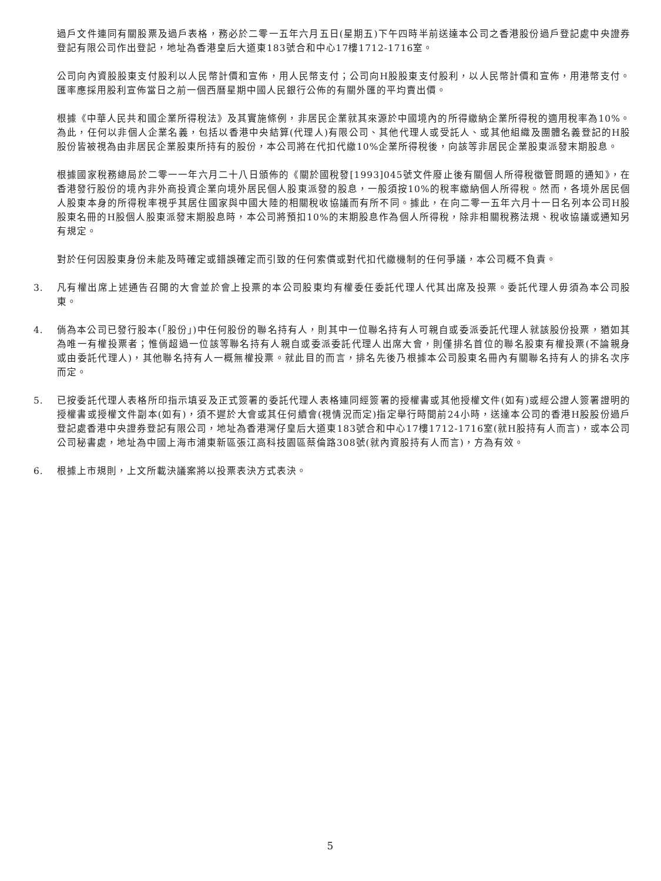過戶文件連同有關股票及過戶表格，務必於二零一五年六月五日(星期五)下午四時半前送達本公司之香港股份過戶登記處中央證券登記有限公司作出登記，地址為香港皇后大道東183號合和中心17樓1712-1716室。
公司向內資股股東支付股利以人民幣計價和宣佈，用人民幣支付；公司向H股股東支付股利，以人民幣計價和宣佈，用港幣支付。匯率應採用股利宣佈當日之前一個西曆星期中國人民銀行公佈的有關外匯的平均賣出價。
根據《中華人民共和國企業所得稅法》及其實施條例，非居民企業就其來源於中國境內的所得繳納企業所得稅的適用稅率為10%。為此，任何以非個人企業名義，包括以香港中央結算(代理人)有限公司、其他代理人或受託人、或其他組織及團體名義登記的H股股份皆被視為由非居民企業股東所持有的股份，本公司將在代扣代繳10%企業所得稅後，向該等非居民企業股東派發末期股息。
根據國家稅務總局於二零一一年六月二十八日頒佈的《關於國稅發[1993]045號文件廢止後有關個人所得稅徵管問題的通知》，在香港發行股份的境內非外商投資企業向境外居民個人股東派發的股息，一般須按10%的稅率繳納個人所得稅。然而，各境外居民個人股東本身的所得稅率視乎其居住國家與中國大陸的相關稅收協議而有所不同。據此，在向二零一五年六月十一日名列本公司H股股東名冊的H股個人股東派發末期股息時，本公司將預扣10%的末期股息作為個人所得稅，除非相關稅務法規、稅收協議或通知另有規定。
對於任何因股東身份未能及時確定或錯誤確定而引致的任何索償或對代扣代繳機制的任何爭議，本公司概不負責。
3. 凡有權出席上述通告召開的大會並於會上投票的本公司股東均有權委任委託代理人代其出席及投票。委託代理人毋須為本公司股東。
4. 倘為本公司已發行股本(「股份」)中任何股份的聯名持有人，則其中一位聯名持有人可親自或委派委託代理人就該股份投票，猶如其為唯一有權投票者；惟倘超過一位該等聯名持有人親自或委派委託代理人出席大會，則僅排名首位的聯名股東有權投票(不論親身或由委託代理人)，其他聯名持有人一概無權投票。就此目的而言，排名先後乃根據本公司股東名冊內有關聯名持有人的排名次序而定。
5. 已按委託代理人表格所印指示填妥及正式簽署的委託代理人表格連同經簽署的授權書或其他授權文件(如有)或經公證人簽署證明的授權書或授權文件副本(如有)，須不遲於大會或其任何續會(視情況而定)指定舉行時間前24小時，送達本公司的香港H股股份過戶登記處香港中央證券登記有限公司，地址為香港灣仔皇后大道東183號合和中心17樓1712-1716室(就H股持有人而言)，或本公司公司秘書處，地址為中國上海市浦東新區張江高科技園區蔡倫路308號(就內資股持有人而言)，方為有效。
6. 根據上市規則，上文所載決議案將以投票表決方式表決。
5